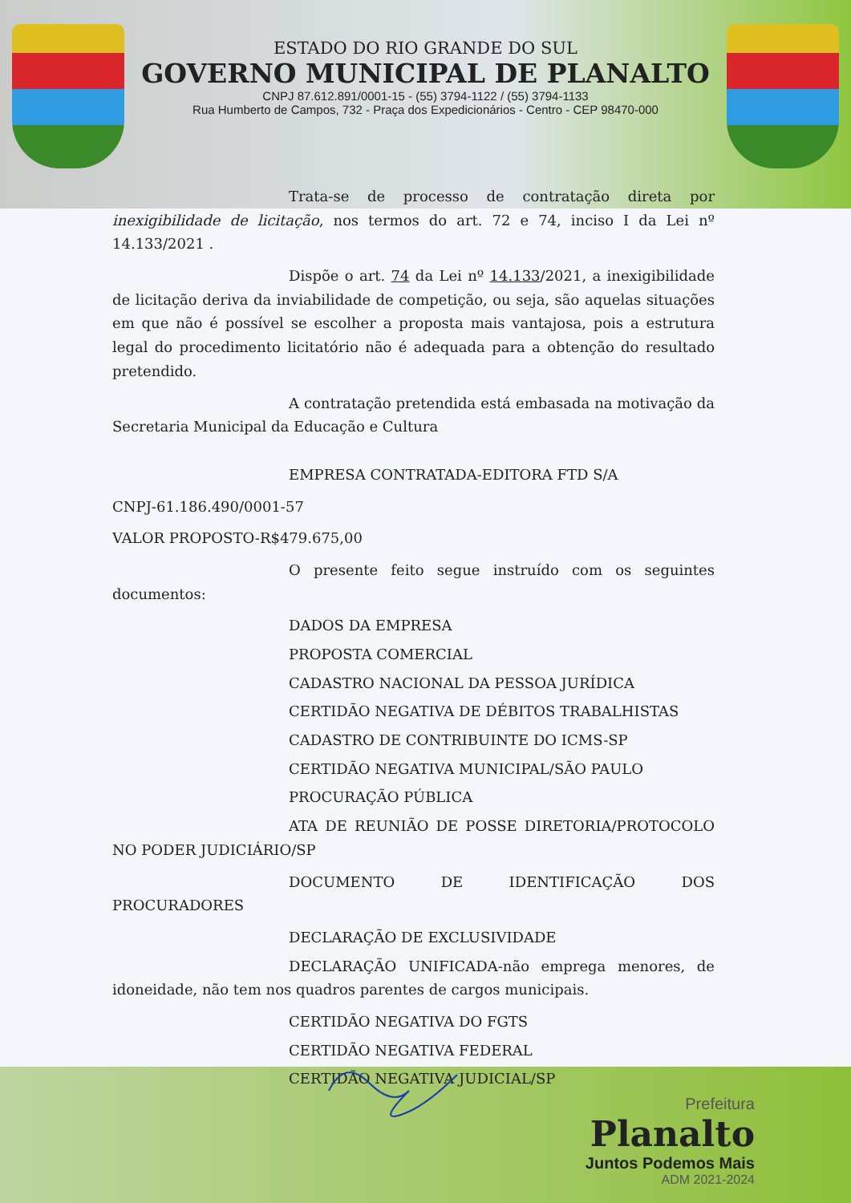ESTADO DO RIO GRANDE DO SUL
GOVERNO MUNICIPAL DE PLANALTO
CNPJ 87.612.891/0001-15 - (55) 3794-1122 / (55) 3794-1133
Rua Humberto de Campos, 732 - Praça dos Expedicionários - Centro - CEP 98470-000
Trata-se de processo de contratação direta por inexigibilidade de licitação, nos termos do art. 72 e 74, inciso I da Lei nº 14.133/2021 .
Dispõe o art. 74 da Lei nº 14.133/2021, a inexigibilidade de licitação deriva da inviabilidade de competição, ou seja, são aquelas situações em que não é possível se escolher a proposta mais vantajosa, pois a estrutura legal do procedimento licitatório não é adequada para a obtenção do resultado pretendido.
A contratação pretendida está embasada na motivação da Secretaria Municipal da Educação e Cultura
EMPRESA CONTRATADA-EDITORA FTD S/A
CNPJ-61.186.490/0001-57
VALOR PROPOSTO-R$479.675,00
O presente feito segue instruído com os seguintes documentos:
DADOS DA EMPRESA
PROPOSTA COMERCIAL
CADASTRO NACIONAL DA PESSOA JURÍDICA
CERTIDÃO NEGATIVA DE DÉBITOS TRABALHISTAS
CADASTRO DE CONTRIBUINTE DO ICMS-SP
CERTIDÃO NEGATIVA MUNICIPAL/SÃO PAULO
PROCURAÇÃO PÚBLICA
ATA DE REUNIÃO DE POSSE DIRETORIA/PROTOCOLO NO PODER JUDICIÁRIO/SP
DOCUMENTO DE IDENTIFICAÇÃO DOS PROCURADORES
DECLARAÇÃO DE EXCLUSIVIDADE
DECLARAÇÃO UNIFICADA-não emprega menores, de idoneidade, não tem nos quadros parentes de cargos municipais.
CERTIDÃO NEGATIVA DO FGTS
CERTIDÃO NEGATIVA FEDERAL
CERTIDÃO NEGATIVA JUDICIAL/SP
Prefeitura
Planalto
Juntos Podemos Mais
ADM 2021-2024